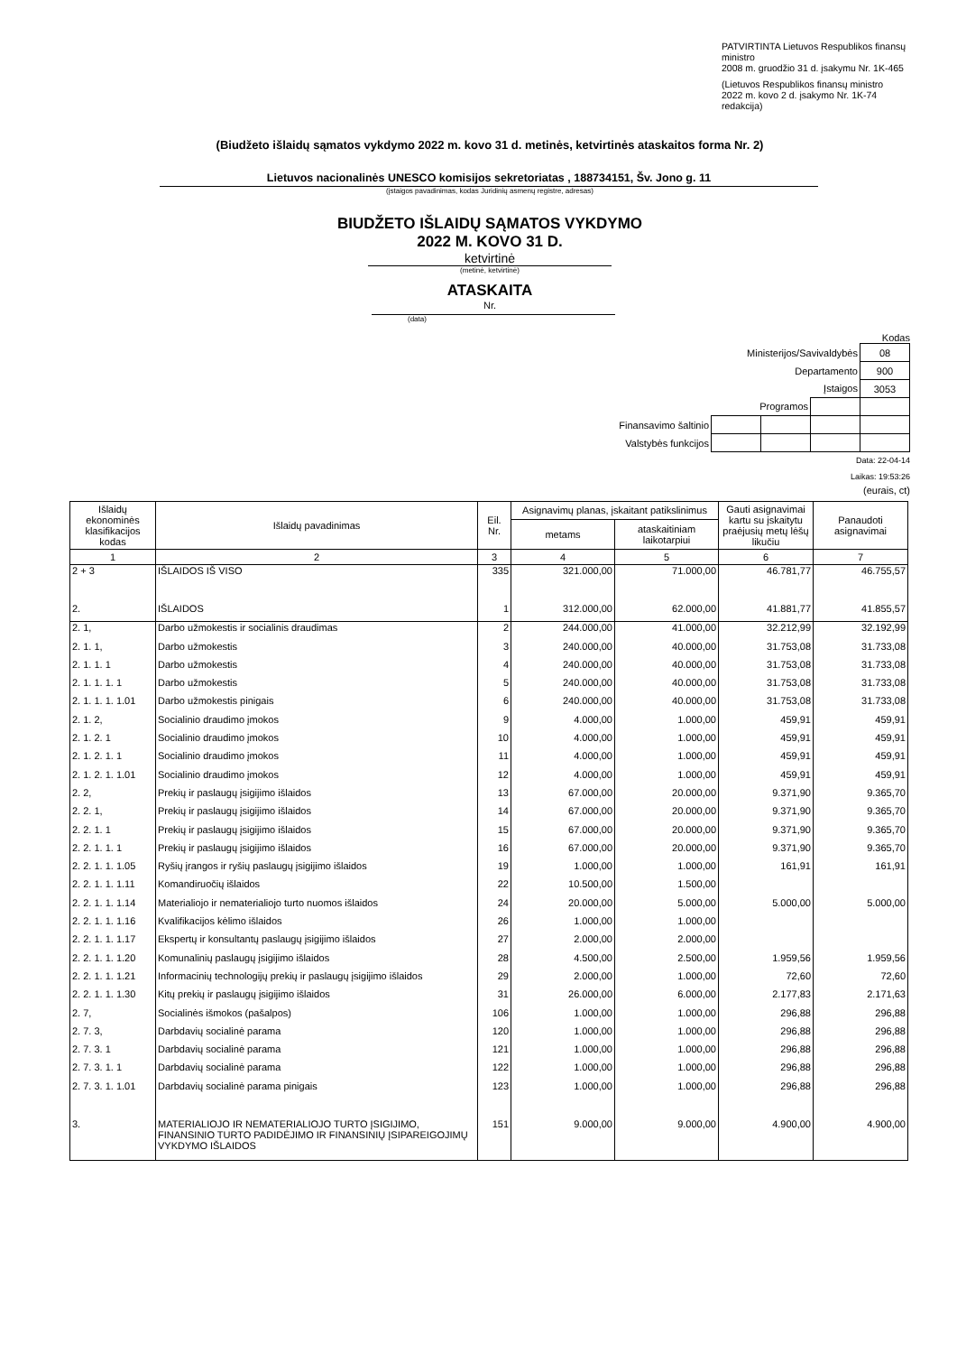PATVIRTINTA Lietuvos Respublikos finansų ministro
2008 m. gruodžio 31 d. įsakymu Nr. 1K-465
(Lietuvos Respublikos finansų ministro
2022 m. kovo 2 d. įsakymo Nr. 1K-74 redakcija)
(Biudžeto išlaidų sąmatos vykdymo 2022 m. kovo 31 d. metinės, ketvirtinės ataskaitos forma Nr. 2)
Lietuvos nacionalinės UNESCO komisijos sekretoriatas , 188734151, Šv. Jono g. 11
(įstaigos pavadinimas, kodas Juridinių asmenų registre, adresas)
BIUDŽETO IŠLAIDŲ SĄMATOS VYKDYMO
2022 M. KOVO 31 D.
ketvirtinė
(metinė, ketvirtinė)
ATASKAITA
Nr.
(data)
Kodas
| Ministerijos/Savivaldybės | | | | 08 |
| Departamento | | | | 900 |
| Įstaigos | | | | 3053 |
| Programos | | | | |
| Finansavimo šaltinio | | | | |
| Valstybės funkcijos | | | | |
Data: 22-04-14
Laikas: 19:53:26
(eurais, ct)
| Išlaidų ekonominės klasifikacijos kodas | Išlaidų pavadinimas | Eil. Nr. | Asignavimų planas, įskaitant patikslinimus | | Gauti asignavimai kartu su įskaitytu praėjusių metų lėšų likučiu | Panaudoti asignavimai |
| --- | --- | --- | --- | --- | --- | --- |
| | | | metams | ataskaitiniam laikotarpiui | | |
| 1 | 2 | 3 | 4 | 5 | 6 | 7 |
| 2 + 3 | IŠLAIDOS IŠ VISO | 335 | 321.000,00 | 71.000,00 | 46.781,77 | 46.755,57 |
| 2. | IŠLAIDOS | 1 | 312.000,00 | 62.000,00 | 41.881,77 | 41.855,57 |
| 2. 1, | Darbo užmokestis ir socialinis draudimas | 2 | 244.000,00 | 41.000,00 | 32.212,99 | 32.192,99 |
| 2. 1. 1, | Darbo užmokestis | 3 | 240.000,00 | 40.000,00 | 31.753,08 | 31.733,08 |
| 2. 1. 1. 1 | Darbo užmokestis | 4 | 240.000,00 | 40.000,00 | 31.753,08 | 31.733,08 |
| 2. 1. 1. 1. 1 | Darbo užmokestis | 5 | 240.000,00 | 40.000,00 | 31.753,08 | 31.733,08 |
| 2. 1. 1. 1. 1.01 | Darbo užmokestis pinigais | 6 | 240.000,00 | 40.000,00 | 31.753,08 | 31.733,08 |
| 2. 1. 2, | Socialinio draudimo įmokos | 9 | 4.000,00 | 1.000,00 | 459,91 | 459,91 |
| 2. 1. 2. 1 | Socialinio draudimo įmokos | 10 | 4.000,00 | 1.000,00 | 459,91 | 459,91 |
| 2. 1. 2. 1. 1 | Socialinio draudimo įmokos | 11 | 4.000,00 | 1.000,00 | 459,91 | 459,91 |
| 2. 1. 2. 1. 1.01 | Socialinio draudimo įmokos | 12 | 4.000,00 | 1.000,00 | 459,91 | 459,91 |
| 2. 2, | Prekių ir paslaugų įsigijimo išlaidos | 13 | 67.000,00 | 20.000,00 | 9.371,90 | 9.365,70 |
| 2. 2. 1, | Prekių ir paslaugų įsigijimo išlaidos | 14 | 67.000,00 | 20.000,00 | 9.371,90 | 9.365,70 |
| 2. 2. 1. 1 | Prekių ir paslaugų įsigijimo išlaidos | 15 | 67.000,00 | 20.000,00 | 9.371,90 | 9.365,70 |
| 2. 2. 1. 1. 1 | Prekių ir paslaugų įsigijimo išlaidos | 16 | 67.000,00 | 20.000,00 | 9.371,90 | 9.365,70 |
| 2. 2. 1. 1. 1.05 | Ryšių įrangos ir ryšių paslaugų įsigijimo išlaidos | 19 | 1.000,00 | 1.000,00 | 161,91 | 161,91 |
| 2. 2. 1. 1. 1.11 | Komandiruočių išlaidos | 22 | 10.500,00 | 1.500,00 | | |
| 2. 2. 1. 1. 1.14 | Materialiojo ir nematerialiojo turto nuomos išlaidos | 24 | 20.000,00 | 5.000,00 | 5.000,00 | 5.000,00 |
| 2. 2. 1. 1. 1.16 | Kvalifikacijos kėlimo išlaidos | 26 | 1.000,00 | 1.000,00 | | |
| 2. 2. 1. 1. 1.17 | Ekspertų ir konsultantų paslaugų įsigijimo išlaidos | 27 | 2.000,00 | 2.000,00 | | |
| 2. 2. 1. 1. 1.20 | Komunalinių paslaugų įsigijimo išlaidos | 28 | 4.500,00 | 2.500,00 | 1.959,56 | 1.959,56 |
| 2. 2. 1. 1. 1.21 | Informacinių technologijų prekių ir paslaugų įsigijimo išlaidos | 29 | 2.000,00 | 1.000,00 | 72,60 | 72,60 |
| 2. 2. 1. 1. 1.30 | Kitų prekių ir paslaugų įsigijimo išlaidos | 31 | 26.000,00 | 6.000,00 | 2.177,83 | 2.171,63 |
| 2. 7, | Socialinės išmokos (pašalpos) | 106 | 1.000,00 | 1.000,00 | 296,88 | 296,88 |
| 2. 7. 3, | Darbdavių socialinė parama | 120 | 1.000,00 | 1.000,00 | 296,88 | 296,88 |
| 2. 7. 3. 1 | Darbdavių socialinė parama | 121 | 1.000,00 | 1.000,00 | 296,88 | 296,88 |
| 2. 7. 3. 1. 1 | Darbdavių socialinė parama | 122 | 1.000,00 | 1.000,00 | 296,88 | 296,88 |
| 2. 7. 3. 1. 1.01 | Darbdavių socialinė parama pinigais | 123 | 1.000,00 | 1.000,00 | 296,88 | 296,88 |
| 3. | MATERIALIOJO IR NEMATERIALIOJO TURTO ĮSIGIJIMO, FINANSINIO TURTO PADIDĖJIMO IR FINANSINIŲ ĮSIPAREIGOJIMŲ VYKDYMO IŠLAIDOS | 151 | 9.000,00 | 9.000,00 | 4.900,00 | 4.900,00 |